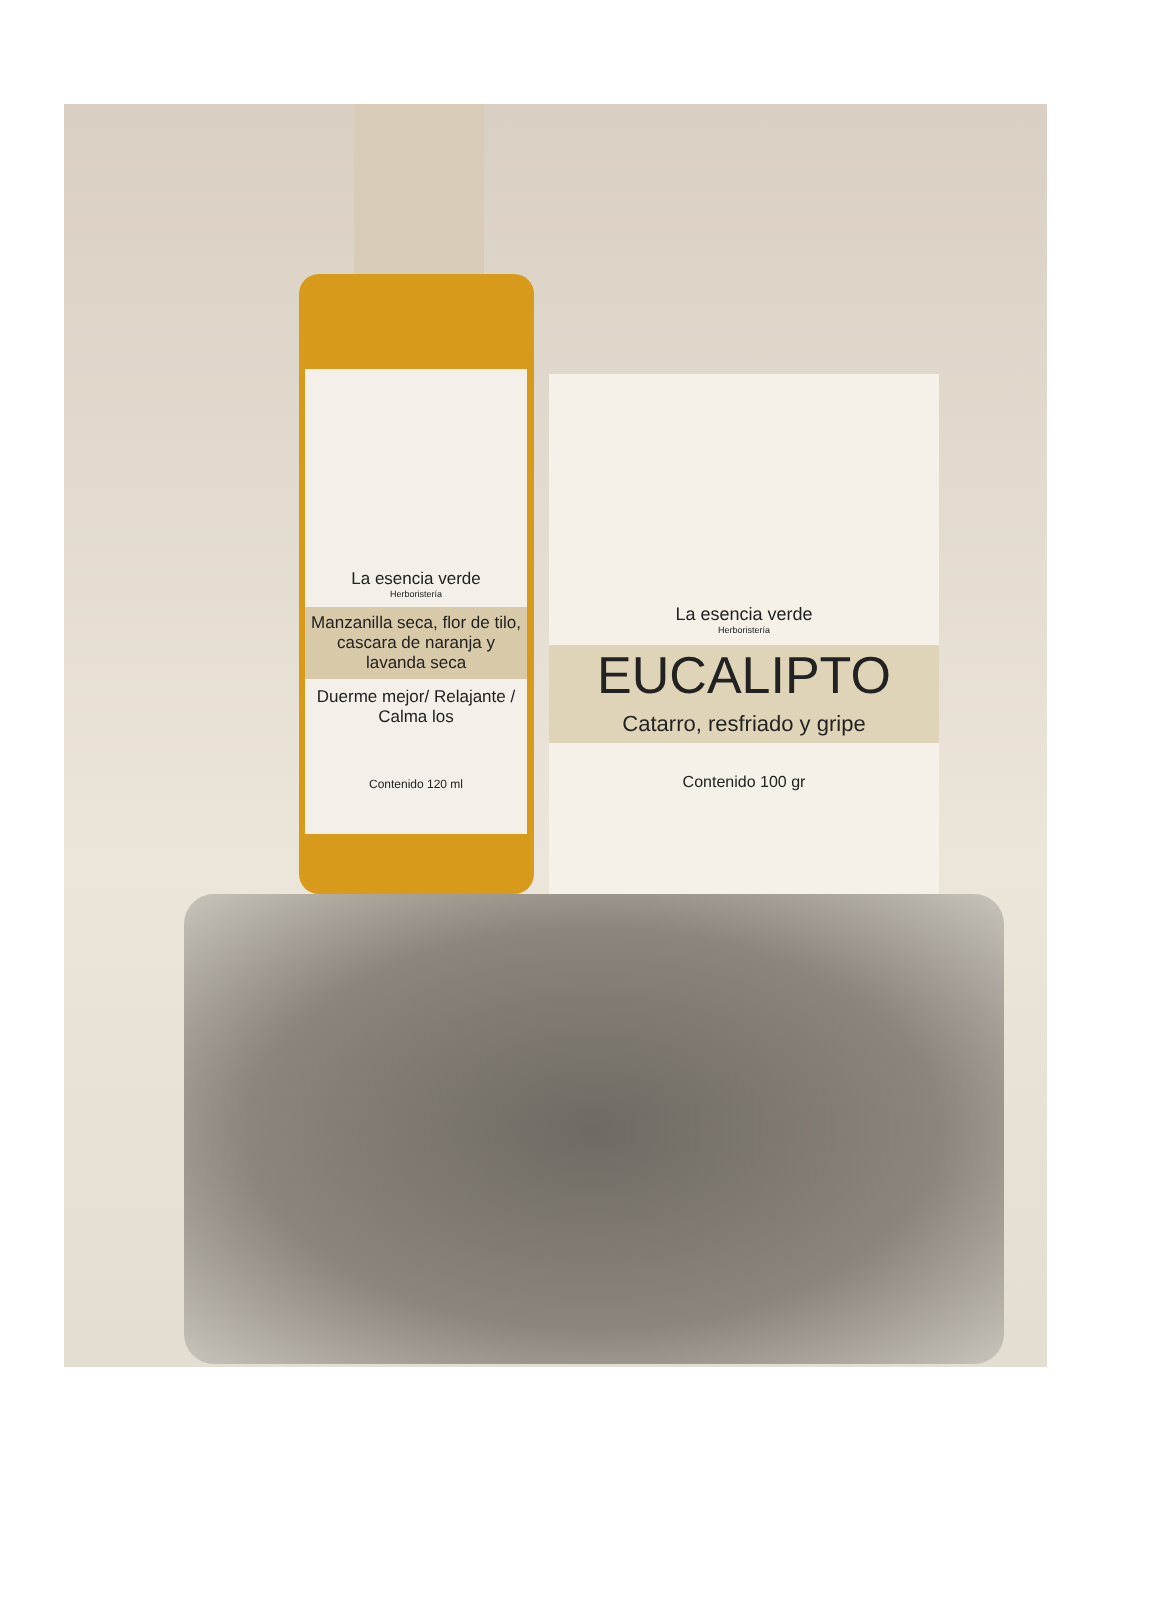La esencia verde
Herboristería
Manzanilla seca, flor de tilo, cascara de naranja y lavanda seca
Duerme mejor/ Relajante / Calma los
Contenido 120 ml
La esencia verde
Herboristería
EUCALIPTO
Catarro, resfriado y gripe
Contenido 100 gr